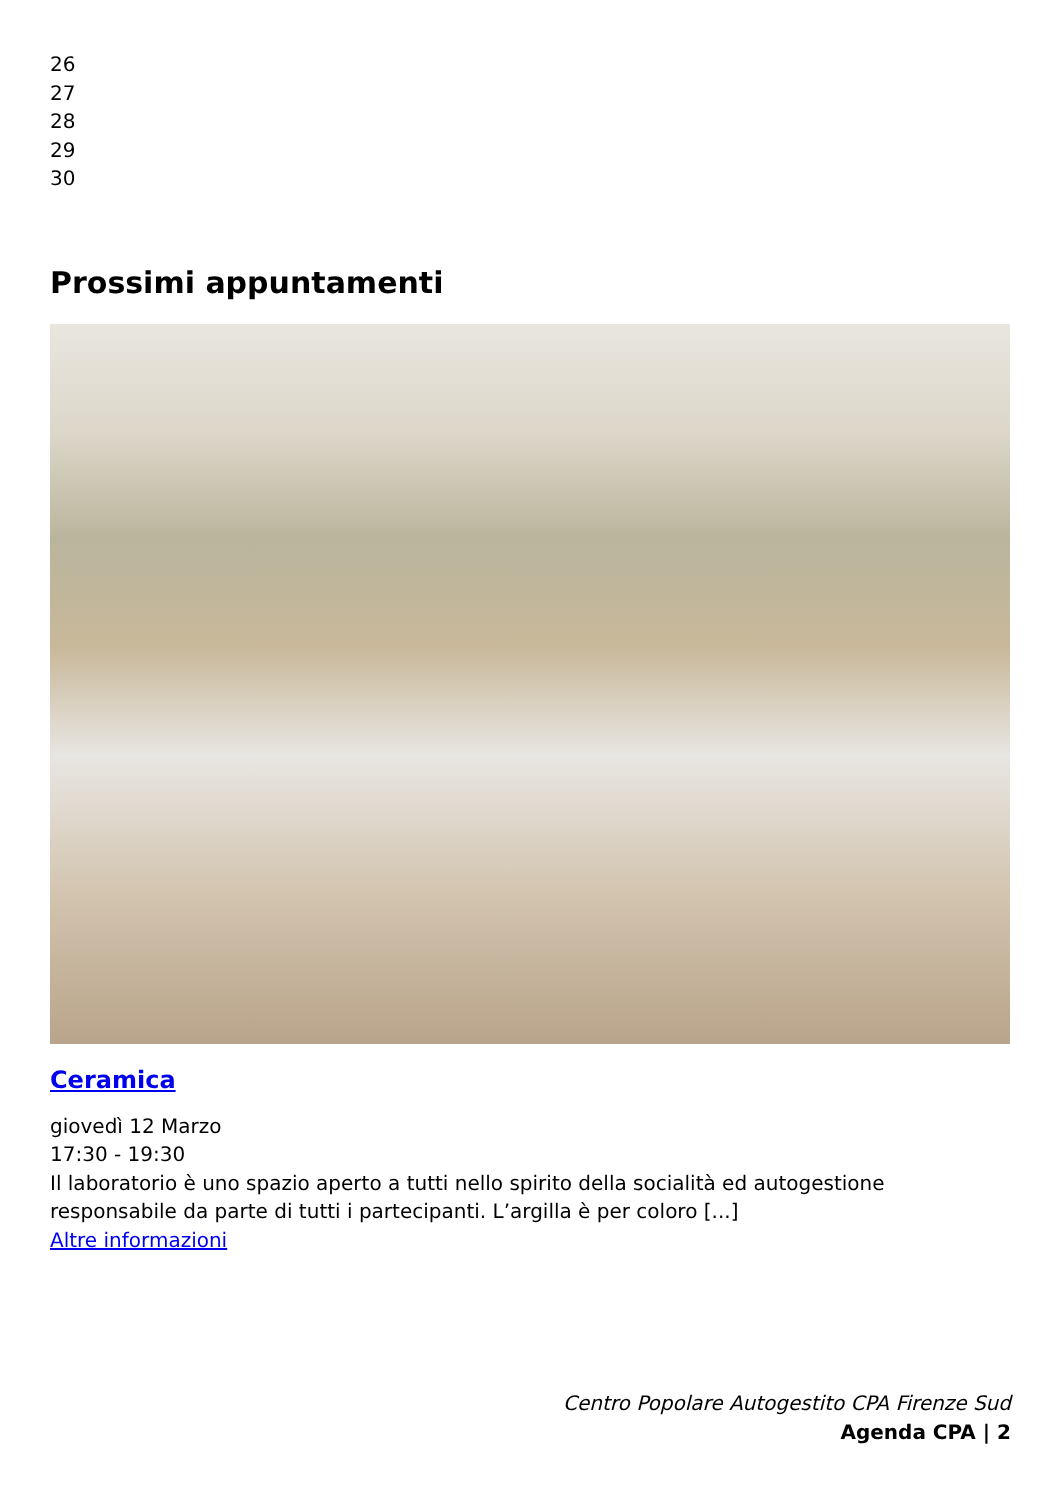26
27
28
29
30
Prossimi appuntamenti
Ceramica
giovedì 12 Marzo
17:30 - 19:30
Il laboratorio è uno spazio aperto a tutti nello spirito della socialità ed autogestione responsabile da parte di tutti i partecipanti. L’argilla è per coloro [...]
Altre informazioni
Centro Popolare Autogestito CPA Firenze Sud
Agenda CPA | 2